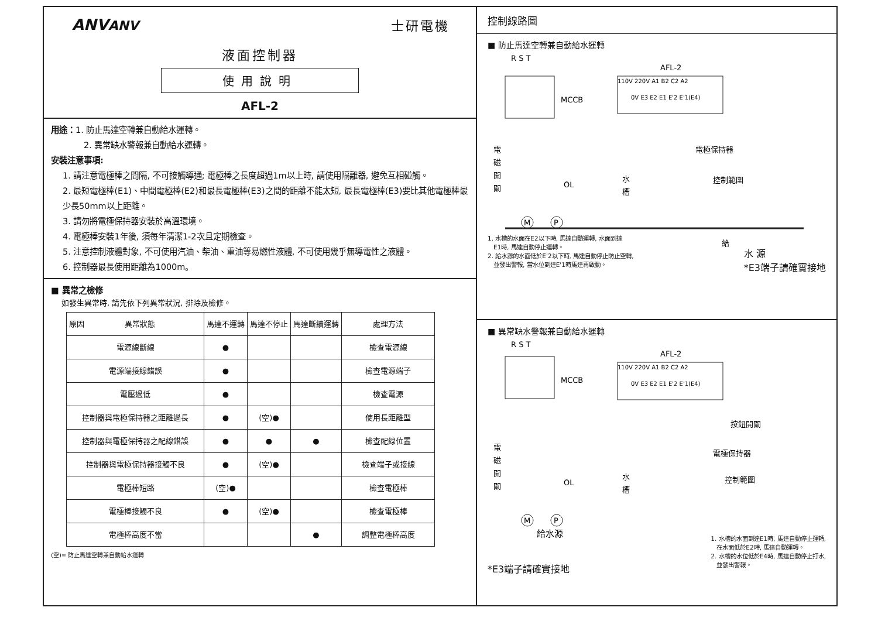ANVANV 士研電機
液面控制器
使用說明
AFL-2
用途：1. 防止馬達空轉兼自動給水運轉。
2. 異常缺水警報兼自動給水運轉。
安裝注意事項:
1. 請注意電極棒之間隔, 不可接觸導通; 電極棒之長度超過1m以上時, 請使用隔離器, 避免互相碰觸。
2. 最短電極棒(E1)、中間電極棒(E2)和最長電極棒(E3)之間的距離不能太短, 最長電極棒(E3)要比其他電極棒最少長50mm以上距離。
3. 請勿將電極保持器安裝於高溫環境。
4. 電極棒安裝1年後, 須每年清潔1-2次且定期檢查。
5. 注意控制液體對象, 不可使用汽油、柴油、重油等易燃性液體, 不可使用幾乎無導電性之液體。
6. 控制器最長使用距離為1000m。
■ 異常之檢修
如發生異常時, 請先依下列異常狀況, 排除及檢修。
| 原因 異常狀態 | 馬達不運轉 | 馬達不停止 | 馬達斷續運轉 | 處理方法 |
| --- | --- | --- | --- | --- |
| 電源線斷線 | ● | | | 檢查電源線 |
| 電源端接線錯誤 | ● | | | 檢查電源端子 |
| 電壓過低 | ● | | | 檢查電源 |
| 控制器與電極保持器之距離過長 | ● | (空)● | | 使用長距離型 |
| 控制器與電極保持器之配線錯誤 | ● | ● | ● | 檢查配線位置 |
| 控制器與電極保持器接觸不良 | ● | (空)● | | 檢查端子或接線 |
| 電極棒短路 | (空)● | | | 檢查電極棒 |
| 電極棒接觸不良 | ● | (空)● | | 檢查電極棒 |
| 電極棒高度不當 | | | ● | 調整電極棒高度 |
(空)= 防止馬達空轉兼自動給水運轉
控制線路圖
■ 防止馬達空轉兼自動給水運轉
R S T
MCCB
AFL-2
110V 220V A1 B2 C2 A2
0V E3 E2 E1 E'2 E'1(E4)
電
磁
開
關
OL
水
槽
電極保持器
控制範圍
M
P
給
1. 水槽的水面在E2以下時, 馬達自動運轉, 水面到達
E1時, 馬達自動停止運轉。
2. 給水源的水面低於E'2以下時, 馬達自動停止防止空轉,
並發出警報, 當水位到達E'1時馬達再啟動。
水 源
*E3端子請確實接地
■ 異常缺水警報兼自動給水運轉
R S T
MCCB
AFL-2
110V 220V A1 B2 C2 A2
0V E3 E2 E1 E'2 E'1(E4)
按鈕開關
電
磁
開
關
OL
水
槽
電極保持器
控制範圍
M
P
給水源
*E3端子請確實接地
1. 水槽的水面到達E1時, 馬達自動停止運轉,
在水面低於E2時, 馬達自動運轉。
2. 水槽的水位低於E4時, 馬達自動停止打水,
並發出警報。